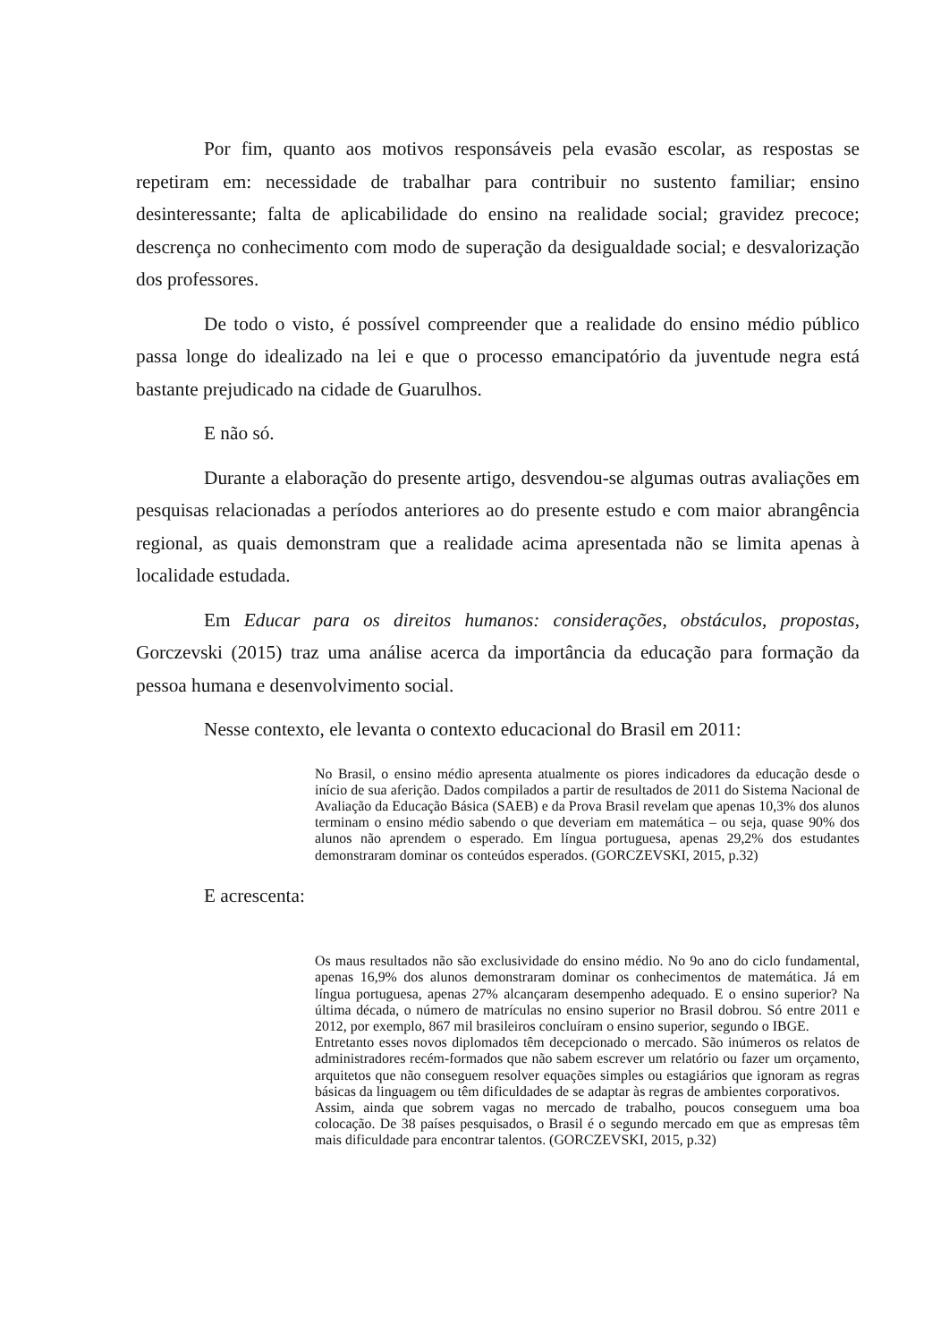Por fim, quanto aos motivos responsáveis pela evasão escolar, as respostas se repetiram em: necessidade de trabalhar para contribuir no sustento familiar; ensino desinteressante; falta de aplicabilidade do ensino na realidade social; gravidez precoce; descrença no conhecimento com modo de superação da desigualdade social; e desvalorização dos professores.
De todo o visto, é possível compreender que a realidade do ensino médio público passa longe do idealizado na lei e que o processo emancipatório da juventude negra está bastante prejudicado na cidade de Guarulhos.
E não só.
Durante a elaboração do presente artigo, desvendou-se algumas outras avaliações em pesquisas relacionadas a períodos anteriores ao do presente estudo e com maior abrangência regional, as quais demonstram que a realidade acima apresentada não se limita apenas à localidade estudada.
Em Educar para os direitos humanos: considerações, obstáculos, propostas, Gorczevski (2015) traz uma análise acerca da importância da educação para formação da pessoa humana e desenvolvimento social.
Nesse contexto, ele levanta o contexto educacional do Brasil em 2011:
No Brasil, o ensino médio apresenta atualmente os piores indicadores da educação desde o início de sua aferição. Dados compilados a partir de resultados de 2011 do Sistema Nacional de Avaliação da Educação Básica (SAEB) e da Prova Brasil revelam que apenas 10,3% dos alunos terminam o ensino médio sabendo o que deveriam em matemática – ou seja, quase 90% dos alunos não aprendem o esperado. Em língua portuguesa, apenas 29,2% dos estudantes demonstraram dominar os conteúdos esperados. (GORCZEVSKI, 2015, p.32)
E acrescenta:
Os maus resultados não são exclusividade do ensino médio. No 9o ano do ciclo fundamental, apenas 16,9% dos alunos demonstraram dominar os conhecimentos de matemática. Já em língua portuguesa, apenas 27% alcançaram desempenho adequado. E o ensino superior? Na última década, o número de matrículas no ensino superior no Brasil dobrou. Só entre 2011 e 2012, por exemplo, 867 mil brasileiros concluíram o ensino superior, segundo o IBGE.
Entretanto esses novos diplomados têm decepcionado o mercado. São inúmeros os relatos de administradores recém-formados que não sabem escrever um relatório ou fazer um orçamento, arquitetos que não conseguem resolver equações simples ou estagiários que ignoram as regras básicas da linguagem ou têm dificuldades de se adaptar às regras de ambientes corporativos.
Assim, ainda que sobrem vagas no mercado de trabalho, poucos conseguem uma boa colocação. De 38 países pesquisados, o Brasil é o segundo mercado em que as empresas têm mais dificuldade para encontrar talentos. (GORCZEVSKI, 2015, p.32)